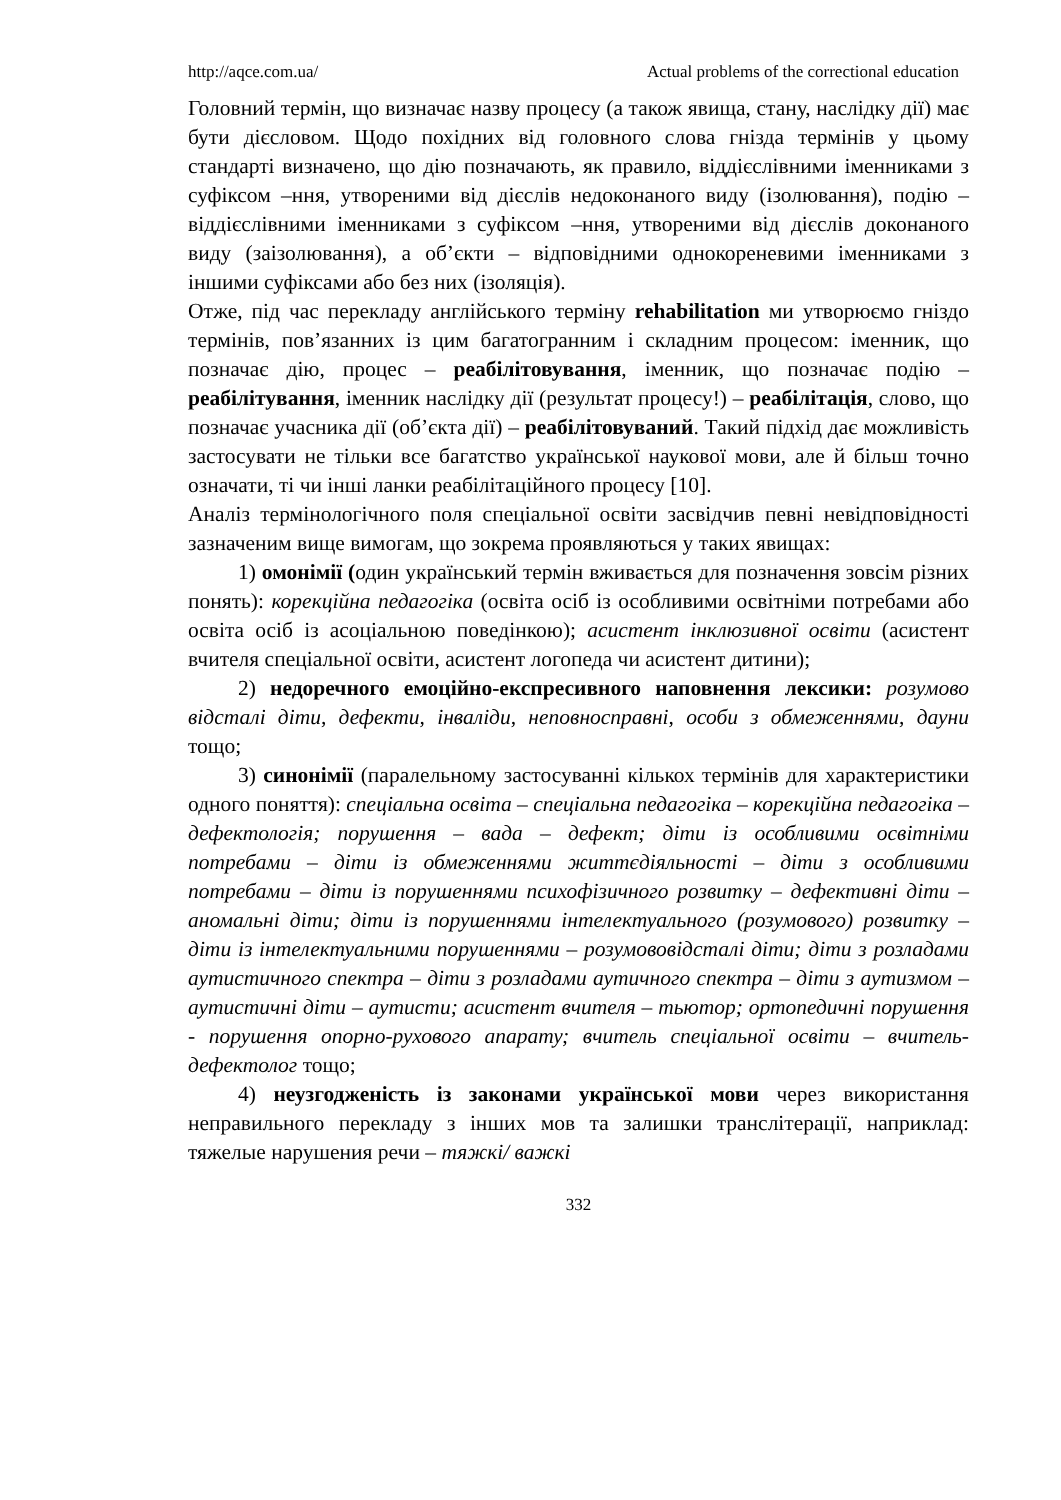http://aqce.com.ua/ Actual problems of the correctional education
Головний термін, що визначає назву процесу (а також явища, стану, наслідку дії) має бути дієсловом. Щодо похідних від головного слова гнізда термінів у цьому стандарті визначено, що дію позначають, як правило, віддієслівними іменниками з суфіксом –ння, утвореними від дієслів недоконаного виду (ізолювання), подію – віддієслівними іменниками з суфіксом –ння, утвореними від дієслів доконаного виду (заізолювання), а об’єкти – відповідними однокореневими іменниками з іншими суфіксами або без них (ізоляція).
Отже, під час перекладу англійського терміну rehabilitation ми утворюємо гніздо термінів, пов’язанних із цим багатогранним і складним процесом: іменник, що позначає дію, процес – реабілітовування, іменник, що позначає подію – реабілітування, іменник наслідку дії (результат процесу!) – реабілітація, слово, що позначає учасника дії (об’єкта дії) – реабілітовуваний. Такий підхід дає можливість застосувати не тільки все багатство української наукової мови, але й більш точно означати, ті чи інші ланки реабілітаційного процесу [10].
Аналіз термінологічного поля спеціальної освіти засвідчив певні невідповідності зазначеним вище вимогам, що зокрема проявляються у таких явищах:
1) омонімії (один український термін вживається для позначення зовсім різних понять): корекційна педагогіка (освіта осіб із особливими освітніми потребами або освіта осіб із асоціальною поведінкою); асистент інклюзивної освіти (асистент вчителя спеціальної освіти, асистент логопеда чи асистент дитини);
2) недоречного емоційно-експресивного наповнення лексики: розумово відсталі діти, дефекти, інваліди, неповносправні, особи з обмеженнями, дауни тощо;
3) синонімії (паралельному застосуванні кількох термінів для характеристики одного поняття): спеціальна освіта – спеціальна педагогіка – корекційна педагогіка – дефектологія; порушення – вада – дефект; діти із особливими освітніми потребами – діти із обмеженнями життєдіяльності – діти з особливими потребами – діти із порушеннями психофізичного розвитку – дефективні діти – аномальні діти; діти із порушеннями інтелектуального (розумового) розвитку – діти із інтелектуальними порушеннями – розумововідсталі діти; діти з розладами аутистичного спектра – діти з розладами аутичного спектра – діти з аутизмом – аутистичні діти – аутисти; асистент вчителя – тьютор; ортопедичні порушення - порушення опорно-рухового апарату; вчитель спеціальної освіти – вчитель-дефектолог тощо;
4) неузгодженість із законами української мови через використання неправильного перекладу з інших мов та залишки транслітерації, наприклад: тяжелые нарушения речи – тяжкі/ важкі
332